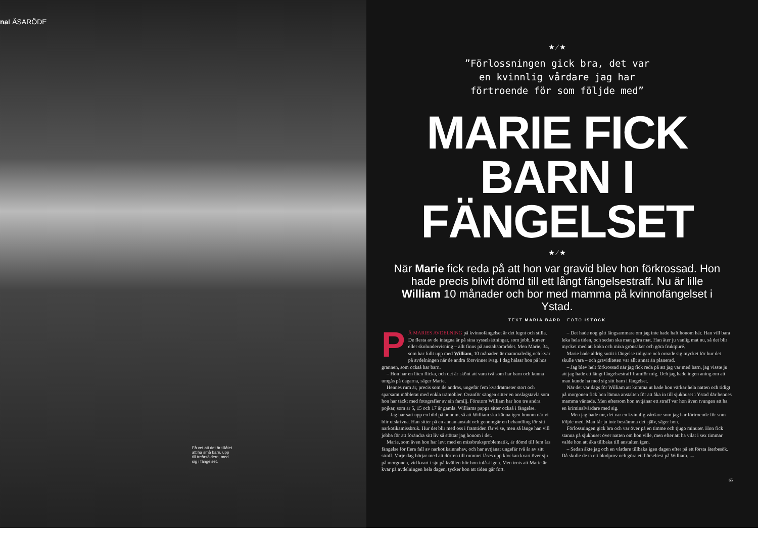na LÄSARÖDE
Få vet att det är tillåtet att ha små barn, upp till treårsåldern, med sig i fängelset.
★ ⁄ ★
”Förlossningen gick bra, det var
en kvinnlig vårdare jag har
förtroende för som följde med”
MARIE FICK
BARN I
FÄNGELSET
★ ⁄ ★
När Marie fick reda på att hon var gravid blev hon förkrossad. Hon hade precis blivit dömd till ett långt fängelsestraff. Nu är lille William 10 månader och bor med mamma på kvinnofängelset i Ystad.
TEXT MARIA BARD FOTO ISTOCK
PÅ MARIES AVDELNING på kvinnofängelset är det lugnt och stilla. De flesta av de intagna är på sina sysselsättningar, som jobb, kurser eller skolundervisning – allt finns på anstaltsområdet. Men Marie, 34, som har fullt upp med William, 10 månader, är mammaledig och kvar på avdelningen när de andra försvinner iväg. I dag hälsar hon på hos grannen, som också har barn.
– Hon har en liten flicka, och det är skönt att vara två som har barn och kunna umgås på dagarna, säger Marie.
Hennes rum är, precis som de andras, ungefär fem kvadratmeter stort och sparsamt möblerat med enkla trämöbler. Ovanför sängen sitter en anslagstavla som hon har täckt med fotografier av sin familj. Förutom William har hon tre andra pojkar, som är 5, 15 och 17 år gamla. Williams pappa sitter också i fängelse.
– Jag har satt upp en bild på honom, så att William ska känna igen honom när vi blir utskrivna. Han sitter på en annan anstalt och genomgår en behandling för sitt narkotikamissbruk. Hur det blir med oss i framtiden får vi se, men så länge han vill jobba för att förändra sitt liv så stöttar jag honom i det.
Marie, som även hon har levt med en missbruksproblematik, är dömd till fem års fängelse för flera fall av narkotikainnehav, och har avtjänat ungefär två år av sitt straff. Varje dag börjar med att dörren till rummet låses upp klockan kvart över sju på morgonen, vid kvart i sju på kvällen blir hon inlåst igen. Men trots att Marie är kvar på avdelningen hela dagen, tycker hon att tiden går fort.
– Det hade nog gått långsammare om jag inte hade haft honom här. Han vill bara leka hela tiden, och sedan ska man göra mat. Han äter ju vanlig mat nu, så det blir mycket med att koka och mixa grönsaker och göra fruktpuré.
Marie hade aldrig suttit i fängelse tidigare och oroade sig mycket för hur det skulle vara – och graviditeten var allt annat än planerad.
– Jag blev helt förkrossad när jag fick reda på att jag var med barn, jag visste ju att jag hade ett långt fängelsestraff framför mig. Och jag hade ingen aning om att man kunde ha med sig sitt barn i fängelset.
När det var dags för William att komma ut hade hon värkar hela natten och tidigt på morgonen fick hon lämna anstalten för att åka in till sjukhuset i Ystad där hennes mamma väntade. Men eftersom hon avtjänar ett straff var hon även tvungen att ha en kriminalvårdare med sig.
– Men jag hade tur, det var en kvinnlig vårdare som jag har förtroende för som följde med. Man får ju inte bestämma det själv, säger hon.
Förlossningen gick bra och var över på en timme och tjugo minuter. Hon fick stanna på sjukhuset över natten om hon ville, men efter att ha vilat i sex timmar valde hon att åka tillbaka till anstalten igen.
– Sedan åkte jag och en vårdare tillbaka igen dagen efter på ett första återbesök. Då skulle de ta ett blodprov och göra ett hörseltest på William. →
65